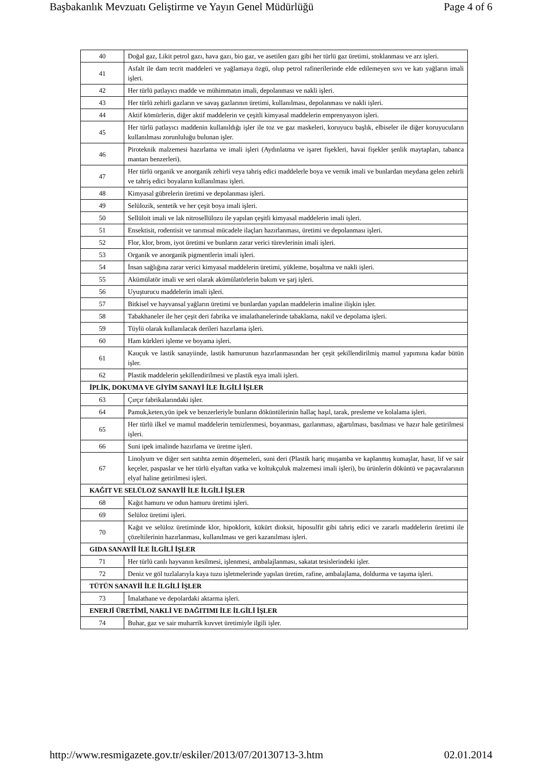Başbakanlık Mevzuatı Geliştirme ve Yayın Genel Müdürlüğü Page 4 of 6
| 40 | Doğal gaz, Likit petrol gazı, hava gazı, bio gaz, ve asetilen gazı gibi her türlü gaz üretimi, stoklanması ve arz işleri. |
| 41 | Asfalt ile dam tecrit maddeleri ve yağlamaya özgü, olup petrol rafinerilerinde elde edilemeyen sıvı ve katı yağların imali işleri. |
| 42 | Her türlü patlayıcı madde ve mühimmatın imali, depolanması ve nakli işleri. |
| 43 | Her türlü zehirli gazların ve savaş gazlarının üretimi, kullanılması, depolanması ve nakli işleri. |
| 44 | Aktif kömürlerin, diğer aktif maddelerin ve çeşitli kimyasal maddelerin emprenyasyon işleri. |
| 45 | Her türlü patlayıcı maddenin kullanıldığı işler ile toz ve gaz maskeleri, koruyucu başlık, elbiseler ile diğer koruyucuların kullanılması zorunluluğu bulunan işler. |
| 46 | Piroteknik malzemesi hazırlama ve imali işleri (Aydınlatma ve işaret fişekleri, havai fişekler şenlik maytapları, tabanca mantarı benzerleri). |
| 47 | Her türlü organik ve anorganik zehirli veya tahriş edici maddelerle boya ve vernik imali ve bunlardan meydana gelen zehirli ve tahriş edici boyaların kullanılması işleri. |
| 48 | Kimyasal gübrelerin üretimi ve depolanması işleri. |
| 49 | Selülozik, sentetik ve her çeşit boya imali işleri. |
| 50 | Sellüloit imali ve lak nitrosellülozu ile yapılan çeşitli kimyasal maddelerin imali işleri. |
| 51 | Ensektisit, rodentisit ve tarımsal mücadele ilaçları hazırlanması, üretimi ve depolanması işleri. |
| 52 | Flor, klor, brom, iyot üretimi ve bunların zarar verici türevlerinin imali işleri. |
| 53 | Organik ve anorganik pigmentlerin imali işleri. |
| 54 | İnsan sağlığına zarar verici kimyasal maddelerin üretimi, yükleme, boşaltma ve nakli işleri. |
| 55 | Akümülatör imali ve seri olarak akümülatörlerin bakım ve şarj işleri. |
| 56 | Uyuşturucu maddelerin imali işleri. |
| 57 | Bitkisel ve hayvansal yağların üretimi ve bunlardan yapılan maddelerin imaline ilişkin işler. |
| 58 | Tabakhaneler ile her çeşit deri fabrika ve imalathanelerinde tabaklama, nakil ve depolama işleri. |
| 59 | Tüylü olarak kullanılacak derileri hazırlama işleri. |
| 60 | Ham kürkleri işleme ve boyama işleri. |
| 61 | Kauçuk ve lastik sanayiinde, lastik hamurunun hazırlanmasından her çeşit şekillendirilmiş mamul yapımına kadar bütün işler. |
| 62 | Plastik maddelerin şekillendirilmesi ve plastik eşya imali işleri. |
| İPLİK, DOKUMA VE GİYİM SANAYİ İLE İLGİLİ İŞLER | |
| 63 | Çırçır fabrikalarındaki işler. |
| 64 | Pamuk,keten,yün ipek ve benzerleriyle bunların döküntülerinin hallaç haşıl, tarak, presleme ve kolalama işleri. |
| 65 | Her türlü ilkel ve mamul maddelerin temizlenmesi, boyanması, gazlanması, ağartılması, basılması ve hazır hale getirilmesi işleri. |
| 66 | Suni ipek imalinde hazırlama ve üretme işleri. |
| 67 | Linolyum ve diğer sert satıhta zemin döşemeleri, suni deri (Plastik hariç muşamba ve kaplanmış kumaşlar, hasır, lif ve sair keçeler, paspaslar ve her türlü elyaftan vatka ve koltukçuluk malzemesi imali işleri), bu ürünlerin döküntü ve paçavralarının elyaf haline getirilmesi işleri. |
| KAĞIT VE SELÜLOZ SANAYİİ İLE İLGİLİ İŞLER | |
| 68 | Kağıt hamuru ve odun hamuru üretimi işleri. |
| 69 | Selüloz üretimi işleri. |
| 70 | Kağıt ve selüloz üretiminde klor, hipoklorit, kükürt dioksit, hiposulfit gibi tahriş edici ve zararlı maddelerin üretimi ile çözeltilerinin hazırlanması, kullanılması ve geri kazanılması işleri. |
| GIDA SANAYİİ İLE İLGİLİ İŞLER | |
| 71 | Her türlü canlı hayvanın kesilmesi, işlenmesi, ambalajlanması, sakatat tesislerindeki işler. |
| 72 | Deniz ve göl tuzlalarıyla kaya tuzu işletmelerinde yapılan üretim, rafine, ambalajlama, doldurma ve taşıma işleri. |
| TÜTÜN SANAYİİ İLE İLGİLİ İŞLER | |
| 73 | İmalathane ve depolardaki aktarma işleri. |
| ENERJİ ÜRETİMİ, NAKLİ VE DAĞITIMI İLE İLGİLİ İŞLER | |
| 74 | Buhar, gaz ve sair muharrik kuvvet üretimiyle ilgili işler. |
http://www.resmigazete.gov.tr/eskiler/2013/07/20130713-3.htm 02.01.2014